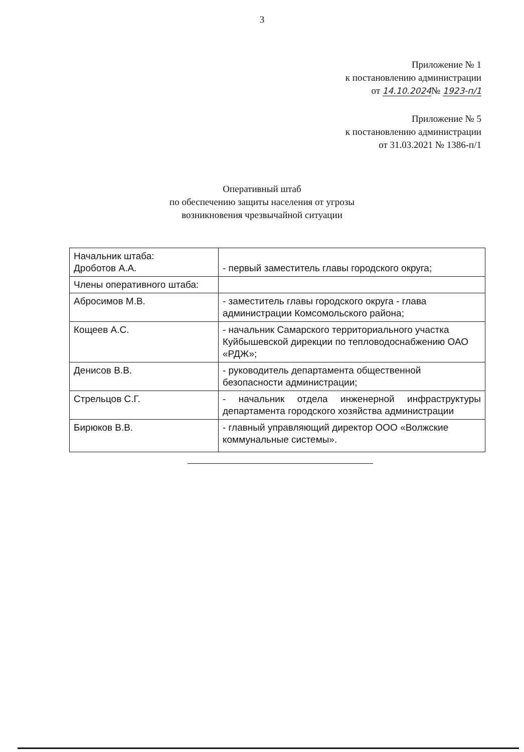3
Приложение № 1
к постановлению администрации
от 14.10.2024№ 1923-п/1
Приложение № 5
к постановлению администрации
от 31.03.2021 № 1386-п/1
Оперативный штаб
по обеспечению защиты населения от угрозы
возникновения чрезвычайной ситуации
| Начальник штаба: Дроботов А.А. | - первый заместитель главы городского округа; |
| Члены оперативного штаба: | |
| Абросимов М.В. | - заместитель главы городского округа - глава администрации Комсомольского района; |
| Кощеев А.С. | - начальник Самарского территориального участка Куйбышевской дирекции по тепловодоснабжению ОАО «РДЖ»; |
| Денисов В.В. | - руководитель департамента общественной безопасности администрации; |
| Стрельцов С.Г. | - начальник отдела инженерной инфраструктуры департамента городского хозяйства администрации |
| Бирюков В.В. | - главный управляющий директор ООО «Волжские коммунальные системы». |